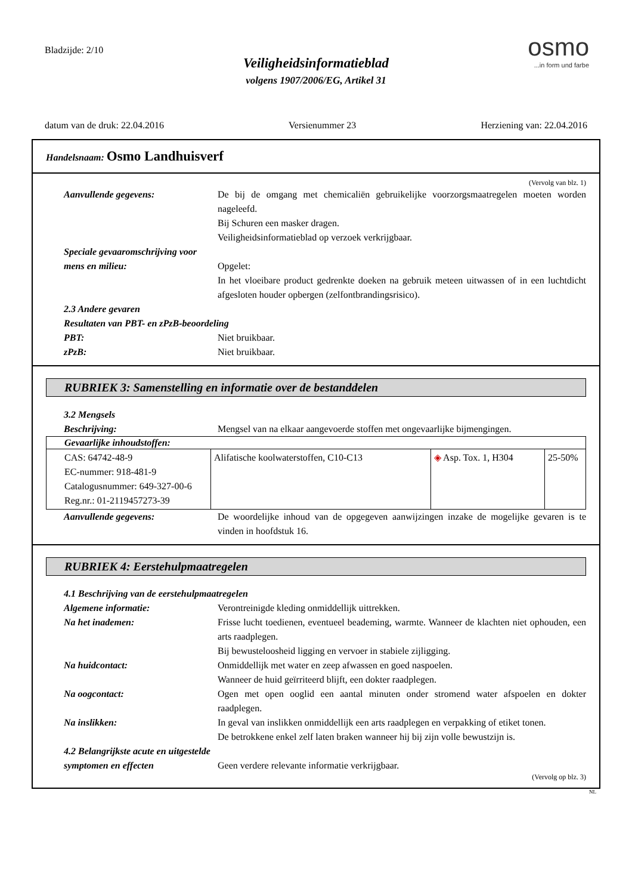Bladzijde: 2/10
osmo...in form und farbe
Veiligheidsinformatieblad
volgens 1907/2006/EG, Artikel 31
datum van de druk: 22.04.2016 Versienummer 23 Herziening van: 22.04.2016
Handelsnaam: Osmo Landhuisverf
(Vervolg van blz. 1)
Aanvullende gegevens: De bij de omgang met chemicaliën gebruikelijke voorzorgsmaatregelen moeten worden nageleefd.
Bij Schuren een masker dragen.
Veiligheidsinformatieblad op verzoek verkrijgbaar.
Speciale gevaaromschrijving voor mens en milieu:
Opgelet:
In het vloeibare product gedrenkte doeken na gebruik meteen uitwassen of in een luchtdicht afgesloten houder opbergen (zelfontbrandingsrisico).
2.3 Andere gevaren
Resultaten van PBT- en zPzB-beoordeling
PBT: Niet bruikbaar.
zPzB: Niet bruikbaar.
RUBRIEK 3: Samenstelling en informatie over de bestanddelen
3.2 Mengsels
Beschrijving: Mengsel van na elkaar aangevoerde stoffen met ongevaarlijke bijmengingen.
| Gevaarlijke inhoudstoffen: | | | |
| --- | --- | --- | --- |
| CAS: 64742-48-9 EC-nummer: 918-481-9 Catalogusnummer: 649-327-00-6 Reg.nr.: 01-2119457273-39 | Alifatische koolwaterstoffen, C10-C13 | ◈ Asp. Tox. 1, H304 | 25-50% |
Aanvullende gegevens: De woordelijke inhoud van de opgegeven aanwijzingen inzake de mogelijke gevaren is te vinden in hoofdstuk 16.
RUBRIEK 4: Eerstehulpmaatregelen
4.1 Beschrijving van de eerstehulpmaatregelen
Algemene informatie: Verontreinigde kleding onmiddellijk uittrekken.
Na het inademen: Frisse lucht toedienen, eventueel beademing, warmte. Wanneer de klachten niet ophouden, een arts raadplegen.
Bij bewusteloosheid ligging en vervoer in stabiele zijligging.
Na huidcontact: Onmiddellijk met water en zeep afwassen en goed naspoelen.
Wanneer de huid geïrriteerd blijft, een dokter raadplegen.
Na oogcontact: Ogen met open ooglid een aantal minuten onder stromend water afspoelen en dokter raadplegen.
Na inslikken: In geval van inslikken onmiddellijk een arts raadplegen en verpakking of etiket tonen.
De betrokkene enkel zelf laten braken wanneer hij bij zijn volle bewustzijn is.
4.2 Belangrijkste acute en uitgestelde symptomen en effecten
Geen verdere relevante informatie verkrijgbaar.
(Vervolg op blz. 3)
NL